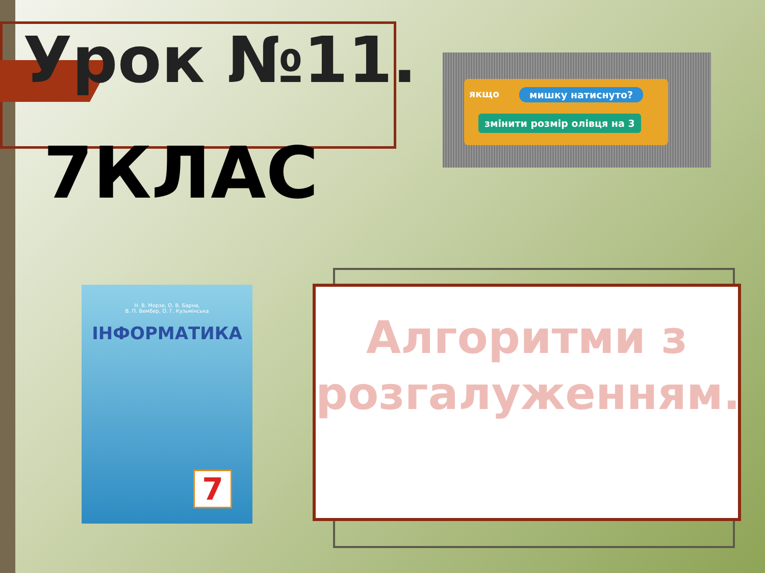Урок №11.
якщо мишку натиснуто?
змінити розмір олівця на 3
7КЛАС
Н. В. Морзе, О. В. Барна,
В. П. Вембер, О. Г. Кузьмінська
ІНФОРМАТИКА
7
Алгоритми з розгалуженням.